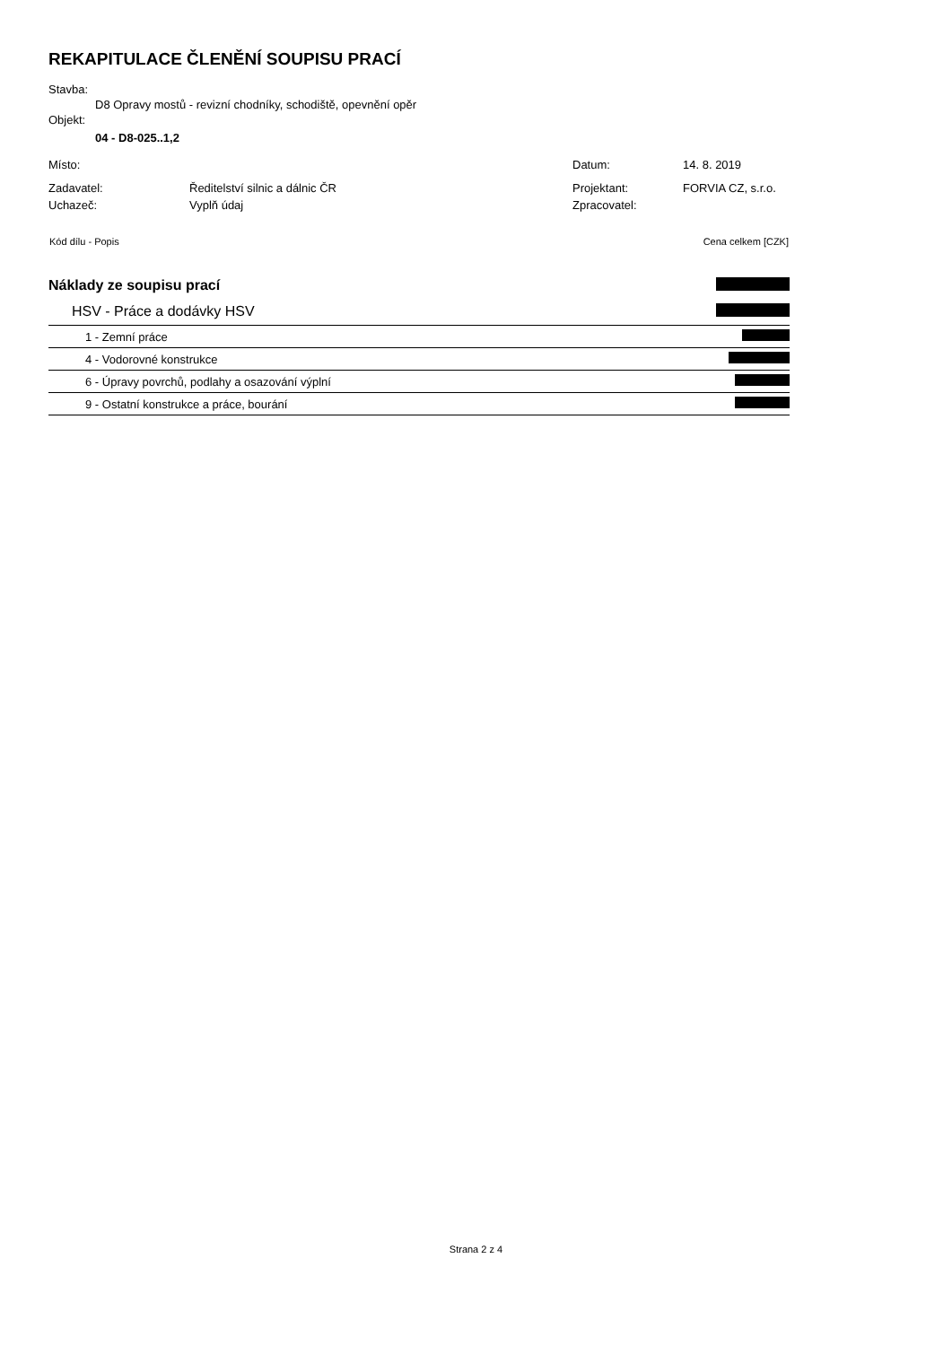REKAPITULACE ČLENĚNÍ SOUPISU PRACÍ
Stavba:
D8 Opravy mostů - revizní chodníky, schodiště, opevnění opěr
Objekt:
04 - D8-025..1,2
Místo: Datum: 14. 8. 2019
Zadavatel: Ředitelství silnic a dálnic ČR Projektant: FORVIA CZ, s.r.o.
Uchazeč: Vyplň údaj Zpracovatel:
| Kód dílu - Popis | Cena celkem [CZK] |
| --- | --- |
| Náklady ze soupisu prací | |
| HSV - Práce a dodávky HSV | |
| 1 - Zemní práce | |
| 4 - Vodorovné konstrukce | |
| 6 - Úpravy povrchů, podlahy a osazování výplní | |
| 9 - Ostatní konstrukce a práce, bourání | |
Strana 2 z 4